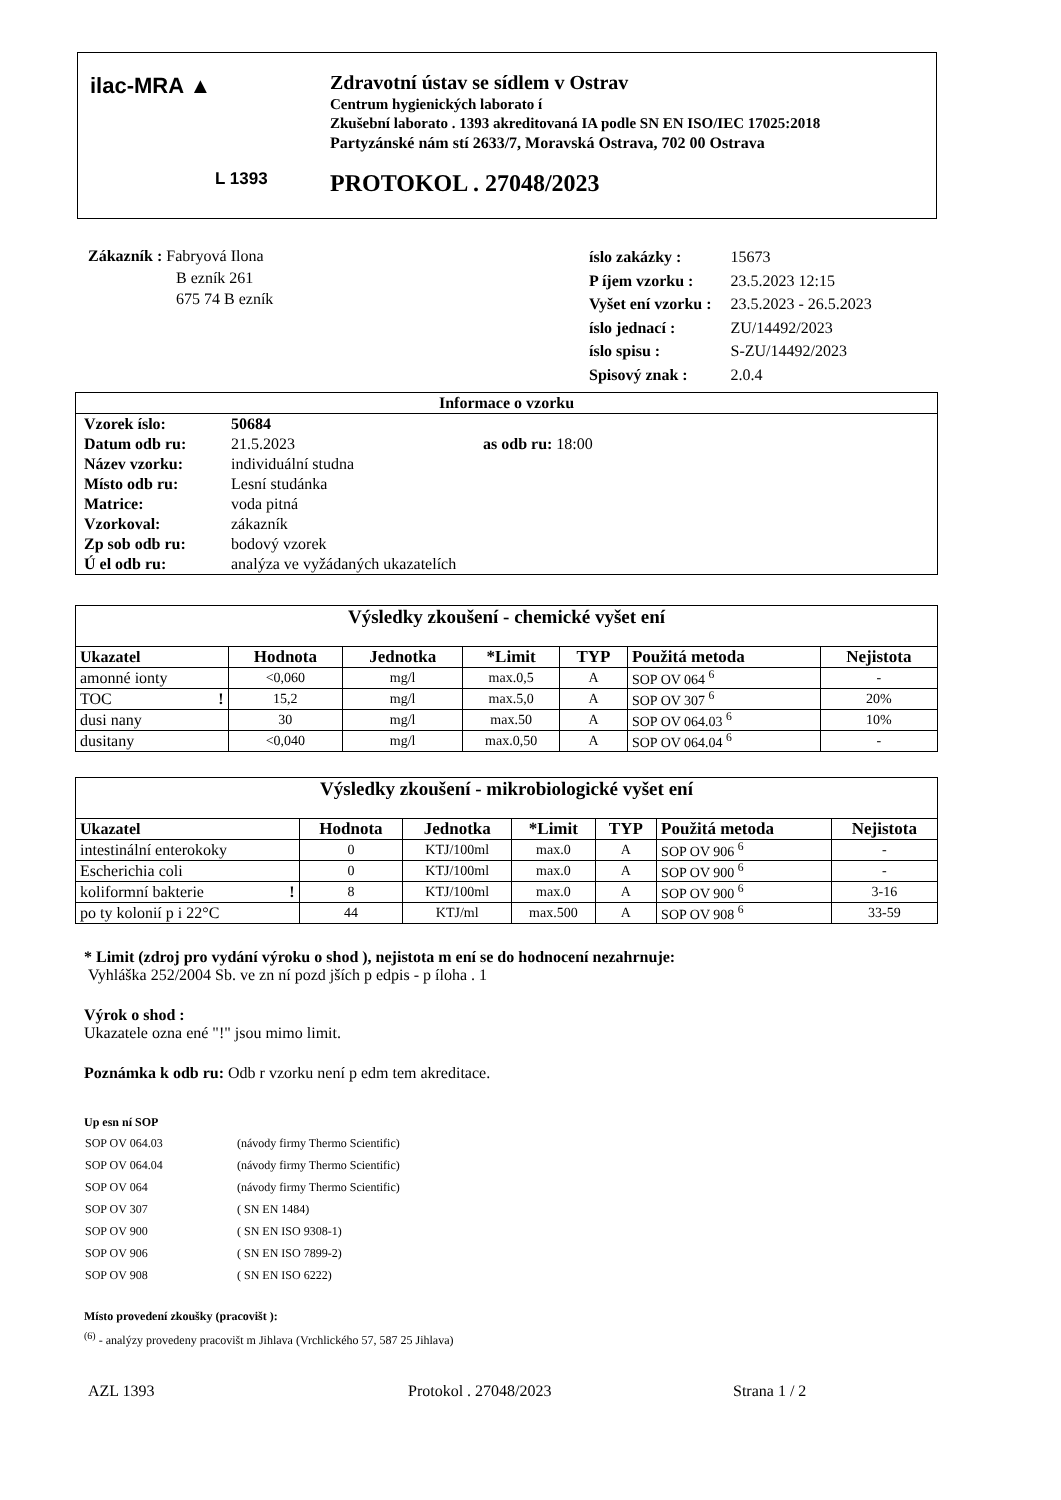ilac-MRA ▲
L 1393
Zdravotní ústav se sídlem v Ostrav
Centrum hygienických laborato í
Zkušební laborato . 1393 akreditovaná IA podle SN EN ISO/IEC 17025:2018
Partyzánské nám stí 2633/7, Moravská Ostrava, 702 00 Ostrava
PROTOKOL . 27048/2023
Zákazník : Fabryová Ilona
B ezník 261
675 74 B ezník
| íslo zakázky : | 15673 |
| P íjem vzorku : | 23.5.2023 12:15 |
| Vyšet ení vzorku : | 23.5.2023 - 26.5.2023 |
| íslo jednací : | ZU/14492/2023 |
| íslo spisu : | S-ZU/14492/2023 |
| Spisový znak : | 2.0.4 |
| Informace o vzorku | | |
| --- | --- | --- |
| Vzorek íslo: | 50684 | |
| Datum odb ru: | 21.5.2023 | as odb ru: 18:00 |
| Název vzorku: | individuální studna | |
| Místo odb ru: | Lesní studánka | |
| Matrice: | voda pitná | |
| Vzorkoval: | zákazník | |
| Zp sob odb ru: | bodový vzorek | |
| Ú el odb ru: | analýza ve vyžádaných ukazatelích | |
| Výsledky zkoušení - chemické vyšet ení | | | | | | |
| --- | --- | --- | --- | --- | --- | --- |
| Ukazatel | Hodnota | Jednotka | *Limit | TYP | Použitá metoda | Nejistota |
| amonné ionty | <0,060 | mg/l | max.0,5 | A | SOP OV 064 <sup>6</sup> | - |
| TOC ! | 15,2 | mg/l | max.5,0 | A | SOP OV 307 <sup>6</sup> | 20% |
| dusi nany | 30 | mg/l | max.50 | A | SOP OV 064.03 <sup>6</sup> | 10% |
| dusitany | <0,040 | mg/l | max.0,50 | A | SOP OV 064.04 <sup>6</sup> | - |
| Výsledky zkoušení - mikrobiologické vyšet ení | | | | | | |
| --- | --- | --- | --- | --- | --- | --- |
| Ukazatel | Hodnota | Jednotka | *Limit | TYP | Použitá metoda | Nejistota |
| intestinální enterokoky | 0 | KTJ/100ml | max.0 | A | SOP OV 906 <sup>6</sup> | - |
| Escherichia coli | 0 | KTJ/100ml | max.0 | A | SOP OV 900 <sup>6</sup> | - |
| koliformní bakterie ! | 8 | KTJ/100ml | max.0 | A | SOP OV 900 <sup>6</sup> | 3-16 |
| po ty kolonií p i 22°C | 44 | KTJ/ml | max.500 | A | SOP OV 908 <sup>6</sup> | 33-59 |
* Limit (zdroj pro vydání výroku o shod ), nejistota m ení se do hodnocení nezahrnuje:
Vyhláška 252/2004 Sb. ve zn ní pozd jších p edpis - p íloha . 1
Výrok o shod :
Ukazatele ozna ené "!" jsou mimo limit.
Poznámka k odb ru: Odb r vzorku není p edm tem akreditace.
Up esn ní SOP
| SOP OV 064.03 | (návody firmy Thermo Scientific) |
| SOP OV 064.04 | (návody firmy Thermo Scientific) |
| SOP OV 064 | (návody firmy Thermo Scientific) |
| SOP OV 307 | ( SN EN 1484) |
| SOP OV 900 | ( SN EN ISO 9308-1) |
| SOP OV 906 | ( SN EN ISO 7899-2) |
| SOP OV 908 | ( SN EN ISO 6222) |
Místo provedení zkoušky (pracovišt ):
<sup>(6)</sup> - analýzy provedeny pracovišt m Jihlava (Vrchlického 57, 587 25 Jihlava)
AZL 1393 Protokol . 27048/2023 Strana 1 / 2